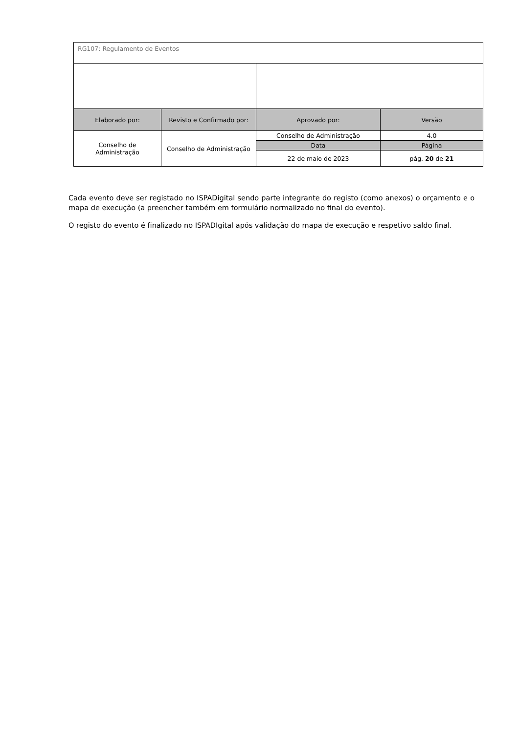| RG107: Regulamento de Eventos | | | |
| Elaborado por: | Revisto e Confirmado por: | Aprovado por: | Versão |
| Conselho de Administração | Conselho de Administração | Conselho de Administração | 4.0 |
| | | Data | Página |
| | | 22 de maio de 2023 | pág. 20 de 21 |
Cada evento deve ser registado no ISPADigital sendo parte integrante do registo (como anexos) o orçamento e o mapa de execução (a preencher também em formulário normalizado no final do evento).
O registo do evento é finalizado no ISPADIgital após validação do mapa de execução e respetivo saldo final.